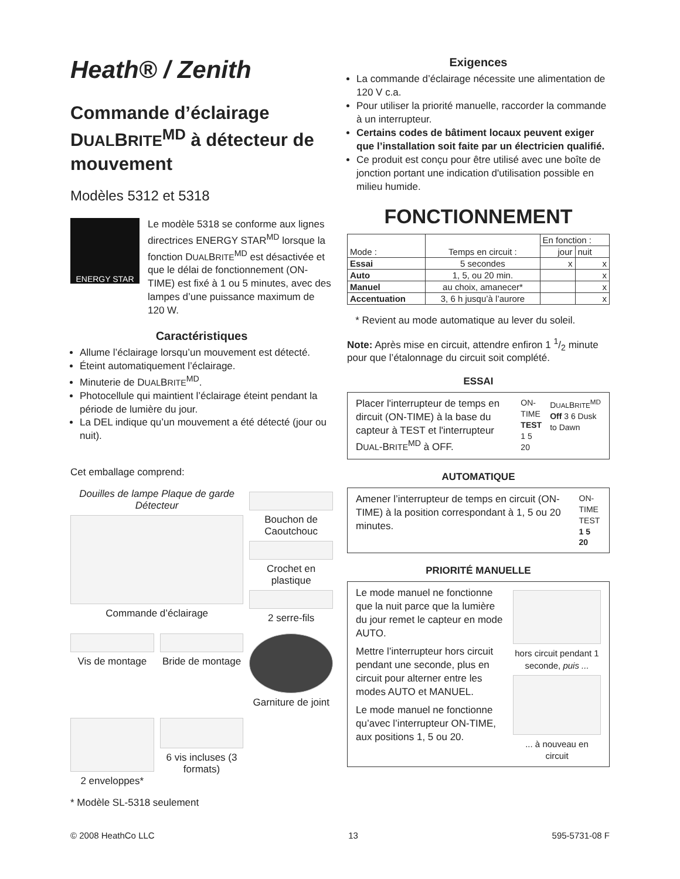Heath® / Zenith
Commande d’éclairage DUALBRITE<sup>MD</sup> à détecteur de mouvement
Modèles 5312 et 5318
ENERGY STAR
Le modèle 5318 se conforme aux lignes directrices ENERGY STAR<sup>MD</sup> lorsque la fonction DUALBRITE<sup>MD</sup> est désactivée et que le délai de fonctionnement (ON-TIME) est fixé à 1 ou 5 minutes, avec des lampes d’une puissance maximum de 120 W.
Caractéristiques
Allume l’éclairage lorsqu’un mouvement est détecté.
Éteint automatiquement l’éclairage.
Minuterie de DUALBRITE<sup>MD</sup>.
Photocellule qui maintient l’éclairage éteint pendant la période de lumière du jour.
La DEL indique qu’un mouvement a été détecté (jour ou nuit).
Cet emballage comprend:
Douilles de lampe Plaque de garde Détecteur
Commande d’éclairage
Bouchon de Caoutchouc
Crochet en plastique
2 serre-fils
Vis de montage
Bride de montage
Garniture de joint
2 enveloppes*
6 vis incluses (3 formats)
* Modèle SL-5318 seulement
Exigences
La commande d’éclairage nécessite une alimentation de 120 V c.a.
Pour utiliser la priorité manuelle, raccorder la commande à un interrupteur.
Certains codes de bâtiment locaux peuvent exiger que l’installation soit faite par un électricien qualifié.
Ce produit est conçu pour être utilisé avec une boîte de jonction portant une indication d'utilisation possible en milieu humide.
FONCTIONNEMENT
| Mode : | Temps en circuit : | En fonction : | |
| | | jour | nuit |
| Essai | 5 secondes | x | x |
| Auto | 1, 5, ou 20 min. | | x |
| Manuel | au choix, amanecer* | | x |
| Accentuation | 3, 6 h jusqu’à l’aurore | | x |
* Revient au mode automatique au lever du soleil.
Note: Après mise en circuit, attendre enfiron 1 1/2 minute pour que l’étalonnage du circuit soit complété.
ESSAI
Placer l'interrupteur de temps en dircuit (ON-TIME) à la base du capteur à TEST et l'interrupteur DUAL-BRITE<sup>MD</sup> à OFF.
ON-TIME
TEST 1 5 20
DUALBRITE<sup>MD</sup>
Off 3 6 Dusk to Dawn
AUTOMATIQUE
Amener l’interrupteur de temps en circuit (ON-TIME) à la position correspondant à 1, 5 ou 20 minutes.
ON-TIME
TEST 1 5 20
PRIORITÉ MANUELLE
Le mode manuel ne fonctionne que la nuit parce que la lumière du jour remet le capteur en mode AUTO.
Mettre l’interrupteur hors circuit pendant une seconde, plus en circuit pour alterner entre les modes AUTO et MANUEL.
Le mode manuel ne fonctionne qu’avec l’interrupteur ON-TIME, aux positions 1, 5 ou 20.
hors circuit pendant 1 seconde, puis ...
... à nouveau en circuit
© 2008 HeathCo LLC 13 595-5731-08 F